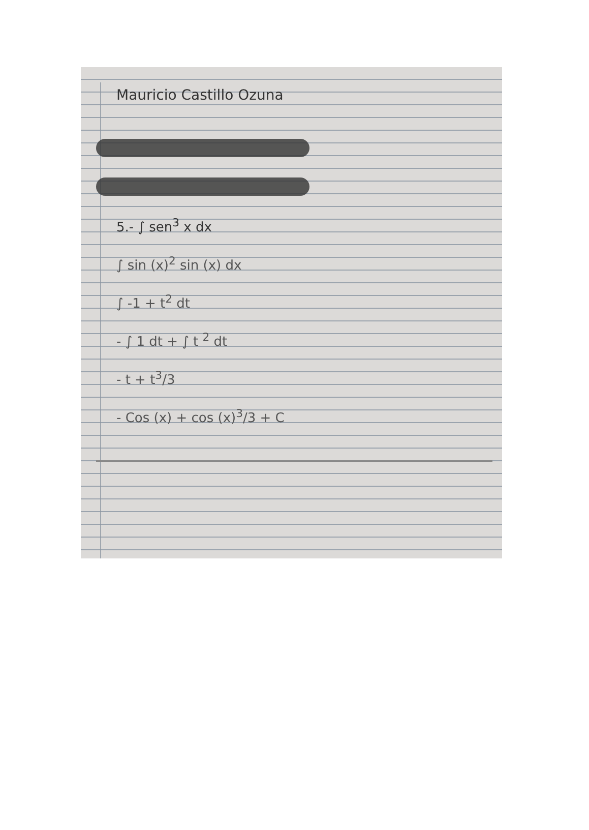Mauricio Castillo Ozuna
5.- ∫ sen<sup>3</sup> x dx
∫ sin (x)<sup>2</sup> sin (x) dx
∫ -1 + t<sup>2</sup> dt
- ∫ 1 dt + ∫ t <sup>2</sup> dt
- t + t<sup>3</sup>/3
- Cos (x) + cos (x)<sup>3</sup>/3 + C